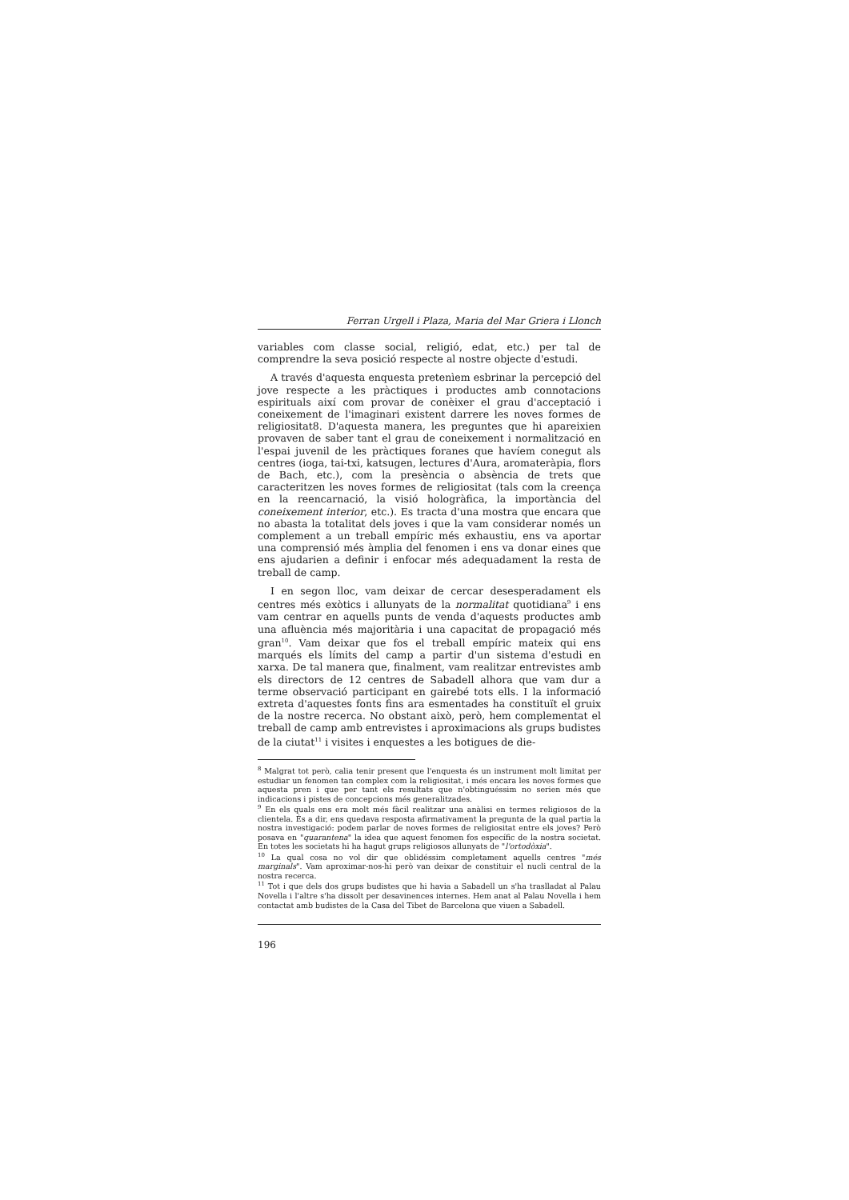Ferran Urgell i Plaza, Maria del Mar Griera i Llonch
variables com classe social, religió, edat, etc.) per tal de comprendre la seva posició respecte al nostre objecte d'estudi.
A través d'aquesta enquesta pretenìem esbrinar la percepció del jove respecte a les pràctiques i productes amb connotacions espirituals així com provar de conèixer el grau d'acceptació i coneixement de l'imaginari existent darrere les noves formes de religiositat8. D'aquesta manera, les preguntes que hi apareixien provaven de saber tant el grau de coneixement i normalització en l'espai juvenil de les pràctiques foranes que havíem conegut als centres (ioga, tai-txi, katsugen, lectures d'Aura, aromateràpia, flors de Bach, etc.), com la presència o absència de trets que caracteritzen les noves formes de religiositat (tals com la creença en la reencarnació, la visió hologràfica, la importància del coneixement interior, etc.). Es tracta d'una mostra que encara que no abasta la totalitat dels joves i que la vam considerar només un complement a un treball empíric més exhaustiu, ens va aportar una comprensió més àmplia del fenomen i ens va donar eines que ens ajudarien a definir i enfocar més adequadament la resta de treball de camp.
I en segon lloc, vam deixar de cercar desesperadament els centres més exòtics i allunyats de la normalitat quotidiana<sup>9</sup> i ens vam centrar en aquells punts de venda d'aquests productes amb una afluència més majoritària i una capacitat de propagació més gran<sup>10</sup>. Vam deixar que fos el treball empíric mateix qui ens marqués els límits del camp a partir d'un sistema d'estudi en xarxa. De tal manera que, finalment, vam realitzar entrevistes amb els directors de 12 centres de Sabadell alhora que vam dur a terme observació participant en gairebé tots ells. I la informació extreta d'aquestes fonts fins ara esmentades ha constituït el gruix de la nostre recerca. No obstant això, però, hem complementat el treball de camp amb entrevistes i aproximacions als grups budistes de la ciutat<sup>11</sup> i visites i enquestes a les botigues de die-
<sup>8</sup> Malgrat tot però, calia tenir present que l'enquesta és un instrument molt limitat per estudiar un fenomen tan complex com la religiositat, i més encara les noves formes que aquesta pren i que per tant els resultats que n'obtinguéssim no serien més que indicacions i pistes de concepcions més generalitzades.
<sup>9</sup> En els quals ens era molt més fàcil realitzar una anàlisi en termes religiosos de la clientela. És a dir, ens quedava resposta afirmativament la pregunta de la qual partia la nostra investigació: podem parlar de noves formes de religiositat entre els joves? Però posava en "quarantena" la idea que aquest fenomen fos específic de la nostra societat. En totes les societats hi ha hagut grups religiosos allunyats de "l'ortodòxia".
<sup>10</sup> La qual cosa no vol dir que oblidéssim completament aquells centres "més marginals". Vam aproximar-nos-hi però van deixar de constituir el nucli central de la nostra recerca.
<sup>11</sup> Tot i que dels dos grups budistes que hi havia a Sabadell un s'ha traslladat al Palau Novella i l'altre s'ha dissolt per desavinences internes. Hem anat al Palau Novella i hem contactat amb budistes de la Casa del Tibet de Barcelona que viuen a Sabadell.
196